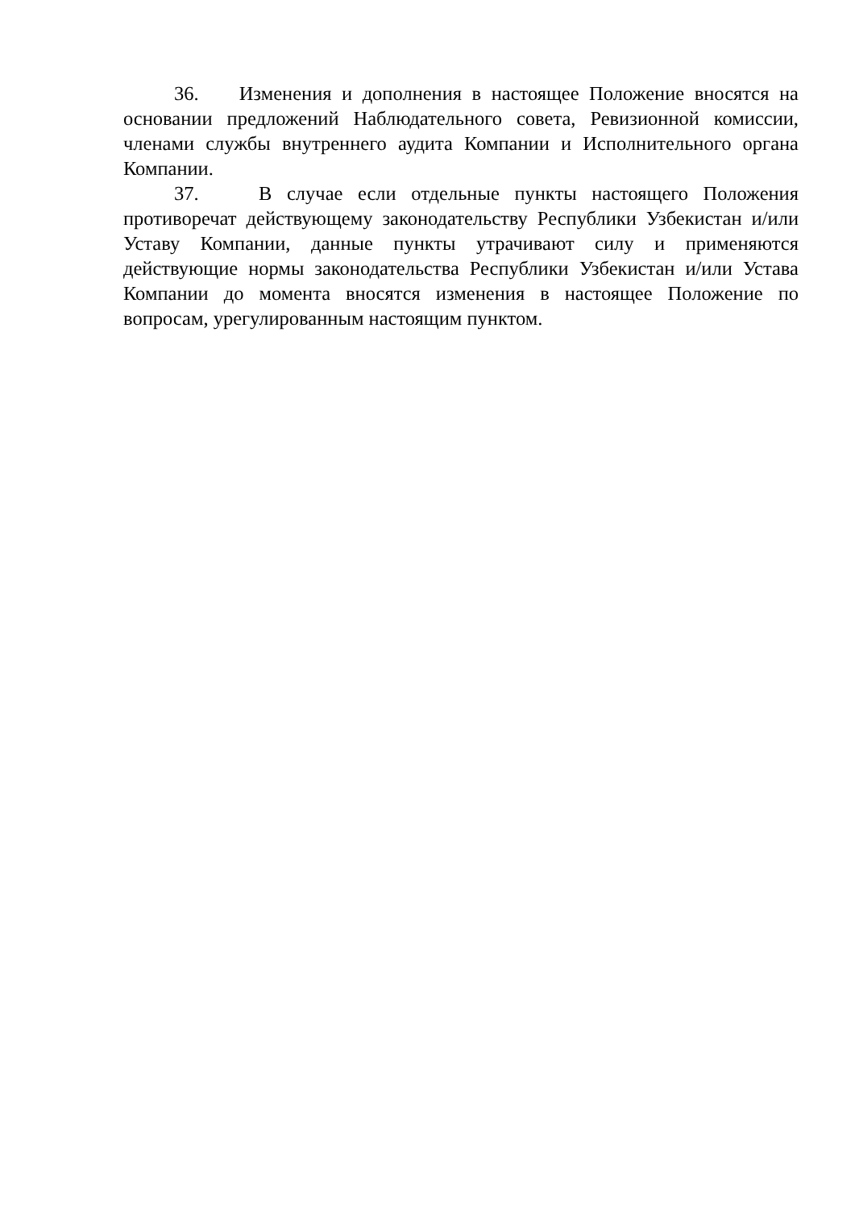36. Изменения и дополнения в настоящее Положение вносятся на основании предложений Наблюдательного совета, Ревизионной комиссии, членами службы внутреннего аудита Компании и Исполнительного органа Компании.
37. В случае если отдельные пункты настоящего Положения противоречат действующему законодательству Республики Узбекистан и/или Уставу Компании, данные пункты утрачивают силу и применяются действующие нормы законодательства Республики Узбекистан и/или Устава Компании до момента вносятся изменения в настоящее Положение по вопросам, урегулированным настоящим пунктом.